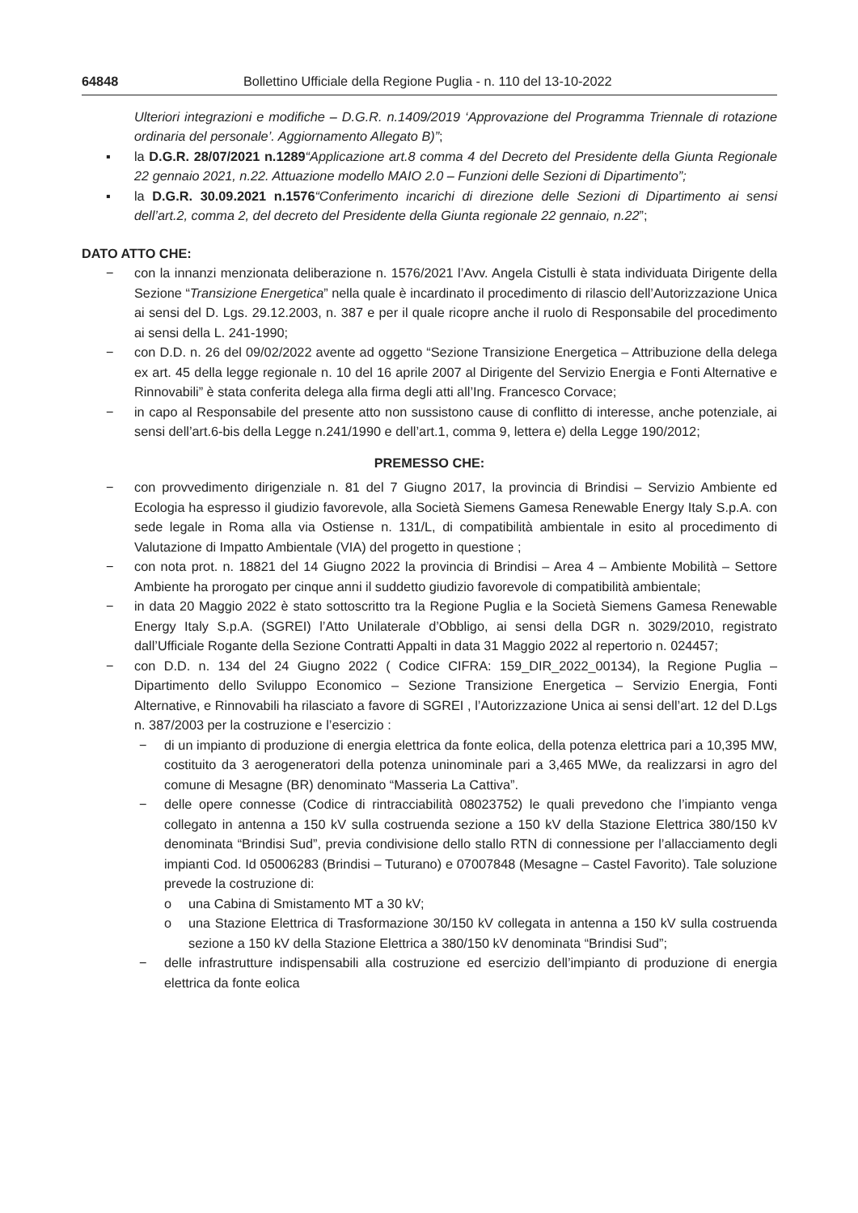64848 Bollettino Ufficiale della Regione Puglia - n. 110 del 13-10-2022
Ulteriori integrazioni e modifiche – D.G.R. n.1409/2019 ‘Approvazione del Programma Triennale di rotazione ordinaria del personale’. Aggiornamento Allegato B)”;
▪ la D.G.R. 28/07/2021 n.1289“Applicazione art.8 comma 4 del Decreto del Presidente della Giunta Regionale 22 gennaio 2021, n.22. Attuazione modello MAIO 2.0 – Funzioni delle Sezioni di Dipartimento”;
▪ la D.G.R. 30.09.2021 n.1576“Conferimento incarichi di direzione delle Sezioni di Dipartimento ai sensi dell’art.2, comma 2, del decreto del Presidente della Giunta regionale 22 gennaio, n.22”;
DATO ATTO CHE:
− con la innanzi menzionata deliberazione n. 1576/2021 l’Avv. Angela Cistulli è stata individuata Dirigente della Sezione “Transizione Energetica” nella quale è incardinato il procedimento di rilascio dell’Autorizzazione Unica ai sensi del D. Lgs. 29.12.2003, n. 387 e per il quale ricopre anche il ruolo di Responsabile del procedimento ai sensi della L. 241-1990;
− con D.D. n. 26 del 09/02/2022 avente ad oggetto “Sezione Transizione Energetica – Attribuzione della delega ex art. 45 della legge regionale n. 10 del 16 aprile 2007 al Dirigente del Servizio Energia e Fonti Alternative e Rinnovabili” è stata conferita delega alla firma degli atti all’Ing. Francesco Corvace;
− in capo al Responsabile del presente atto non sussistono cause di conflitto di interesse, anche potenziale, ai sensi dell’art.6-bis della Legge n.241/1990 e dell’art.1, comma 9, lettera e) della Legge 190/2012;
PREMESSO CHE:
− con provvedimento dirigenziale n. 81 del 7 Giugno 2017, la provincia di Brindisi – Servizio Ambiente ed Ecologia ha espresso il giudizio favorevole, alla Società Siemens Gamesa Renewable Energy Italy S.p.A. con sede legale in Roma alla via Ostiense n. 131/L, di compatibilità ambientale in esito al procedimento di Valutazione di Impatto Ambientale (VIA) del progetto in questione ;
− con nota prot. n. 18821 del 14 Giugno 2022 la provincia di Brindisi – Area 4 – Ambiente Mobilità – Settore Ambiente ha prorogato per cinque anni il suddetto giudizio favorevole di compatibilità ambientale;
− in data 20 Maggio 2022 è stato sottoscritto tra la Regione Puglia e la Società Siemens Gamesa Renewable Energy Italy S.p.A. (SGREI) l’Atto Unilaterale d’Obbligo, ai sensi della DGR n. 3029/2010, registrato dall’Ufficiale Rogante della Sezione Contratti Appalti in data 31 Maggio 2022 al repertorio n. 024457;
− con D.D. n. 134 del 24 Giugno 2022 ( Codice CIFRA: 159_DIR_2022_00134), la Regione Puglia – Dipartimento dello Sviluppo Economico – Sezione Transizione Energetica – Servizio Energia, Fonti Alternative, e Rinnovabili ha rilasciato a favore di SGREI , l’Autorizzazione Unica ai sensi dell’art. 12 del D.Lgs n. 387/2003 per la costruzione e l’esercizio :
− di un impianto di produzione di energia elettrica da fonte eolica, della potenza elettrica pari a 10,395 MW, costituito da 3 aerogeneratori della potenza uninominale pari a 3,465 MWe, da realizzarsi in agro del comune di Mesagne (BR) denominato “Masseria La Cattiva”.
− delle opere connesse (Codice di rintracciabilità 08023752) le quali prevedono che l’impianto venga collegato in antenna a 150 kV sulla costruenda sezione a 150 kV della Stazione Elettrica 380/150 kV denominata “Brindisi Sud”, previa condivisione dello stallo RTN di connessione per l’allacciamento degli impianti Cod. Id 05006283 (Brindisi – Tuturano) e 07007848 (Mesagne – Castel Favorito). Tale soluzione prevede la costruzione di:
o una Cabina di Smistamento MT a 30 kV;
o una Stazione Elettrica di Trasformazione 30/150 kV collegata in antenna a 150 kV sulla costruenda sezione a 150 kV della Stazione Elettrica a 380/150 kV denominata “Brindisi Sud”;
− delle infrastrutture indispensabili alla costruzione ed esercizio dell’impianto di produzione di energia elettrica da fonte eolica